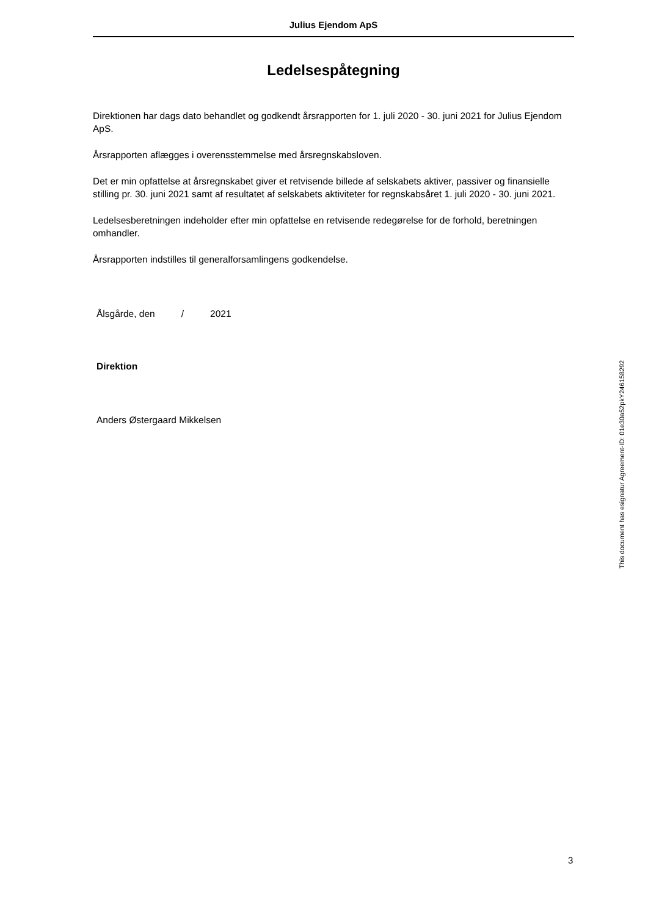Julius Ejendom ApS
Ledelsespåtegning
Direktionen har dags dato behandlet og godkendt årsrapporten for 1. juli 2020 - 30. juni 2021 for Julius Ejendom ApS.
Årsrapporten aflægges i overensstemmelse med årsregnskabsloven.
Det er min opfattelse at årsregnskabet giver et retvisende billede af selskabets aktiver, passiver og finansielle stilling pr. 30. juni 2021 samt af resultatet af selskabets aktiviteter for regnskabsåret 1. juli 2020 - 30. juni 2021.
Ledelsesberetningen indeholder efter min opfattelse en retvisende redegørelse for de forhold, beretningen omhandler.
Årsrapporten indstilles til generalforsamlingens godkendelse.
Ålsgårde, den / 2021
Direktion
Anders Østergaard Mikkelsen
This document has esignatur Agreement-ID: 01e30a52pkY246158292
3